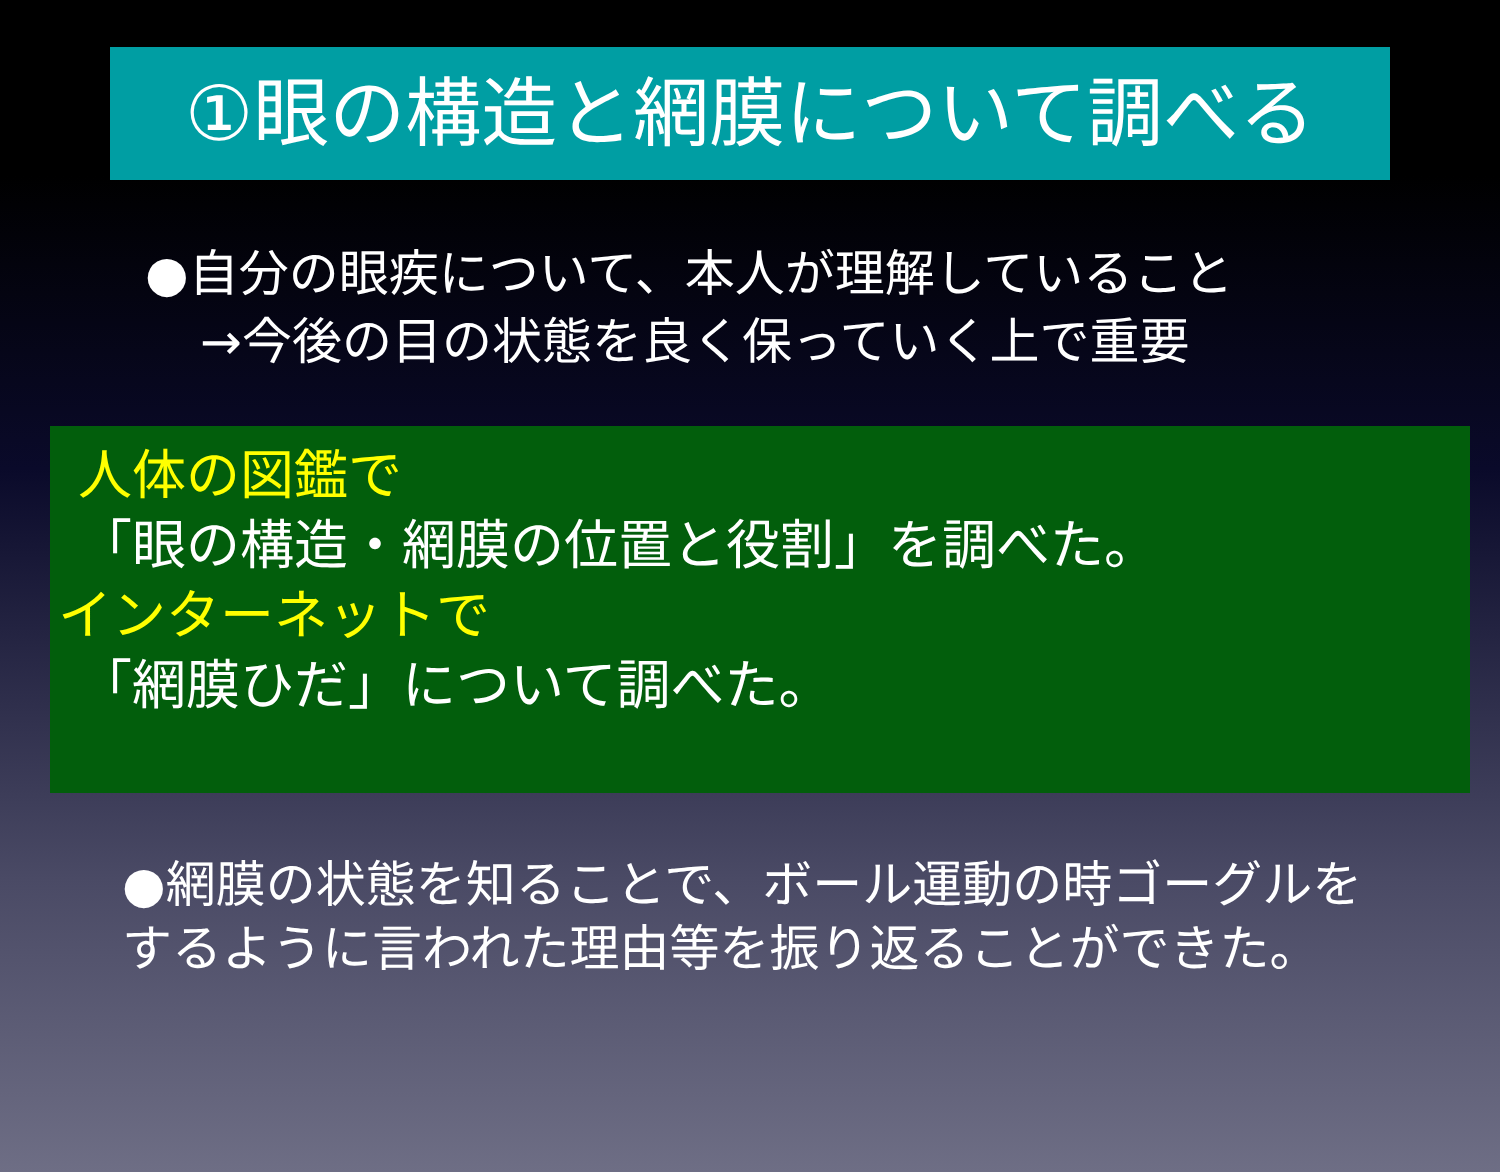①眼の構造と網膜について調べる
●自分の眼疾について、本人が理解していること
→今後の目の状態を良く保っていく上で重要
人体の図鑑で
「眼の構造・網膜の位置と役割」を調べた。
インターネットで
「網膜ひだ」について調べた。
●網膜の状態を知ることで、ボール運動の時ゴーグルを
するように言われた理由等を振り返ることができた。